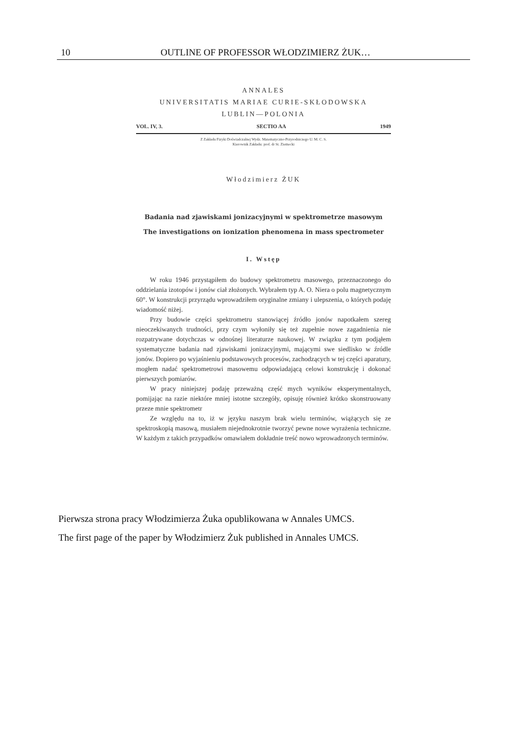10 OUTLINE OF PROFESSOR WŁODZIMIERZ ŻUK…
ANNALES
UNIVERSITATIS MARIAE CURIE-SKŁODOWSKA
LUBLIN—POLONIA
VOL. IV, 3. SECTIO AA 1949
Z Zakładu Fizyki Doświadczalnej Wydz. Matematyczno-Przyrodniczego U. M. C. S.
Kierownik Zakładu: prof. dr St. Ziemecki
Włodzimierz ŻUK
Badania nad zjawiskami jonizacyjnymi w spektrometrze masowym
The investigations on ionization phenomena in mass spectrometer
I. Wstęp
W roku 1946 przystąpiłem do budowy spektrometru masowego, przeznaczonego do oddzielania izotopów i jonów ciał złożonych. Wybrałem typ A. O. Niera o polu magnetycznym 60°. W konstrukcji przyrządu wprowadziłem oryginalne zmiany i ulepszenia, o których podaję wiadomość niżej.
Przy budowie części spektrometru stanowiącej źródło jonów napotkałem szereg nieoczekiwanych trudności, przy czym wyłoniły się też zupełnie nowe zagadnienia nie rozpatrywane dotychczas w odnośnej literaturze naukowej. W związku z tym podjąłem systematyczne badania nad zjawiskami jonizacyjnymi, mającymi swe siedlisko w źródle jonów. Dopiero po wyjaśnieniu podstawowych procesów, zachodzących w tej części aparatury, mogłem nadać spektrometrowi masowemu odpowiadającą celowi konstrukcję i dokonać pierwszych pomiarów.
W pracy niniejszej podaję przeważną część mych wyników eksperymentalnych, pomijając na razie niektóre mniej istotne szczegóły, opisuję również krótko skonstruowany przeze mnie spektrometr
Ze względu na to, iż w języku naszym brak wielu terminów, wiążących się ze spektroskopią masową, musiałem niejednokrotnie tworzyć pewne nowe wyrażenia techniczne. W każdym z takich przypadków omawiałem dokładnie treść nowo wprowadzonych terminów.
Pierwsza strona pracy Włodzimierza Żuka opublikowana w Annales UMCS.
The first page of the paper by Włodzimierz Żuk published in Annales UMCS.